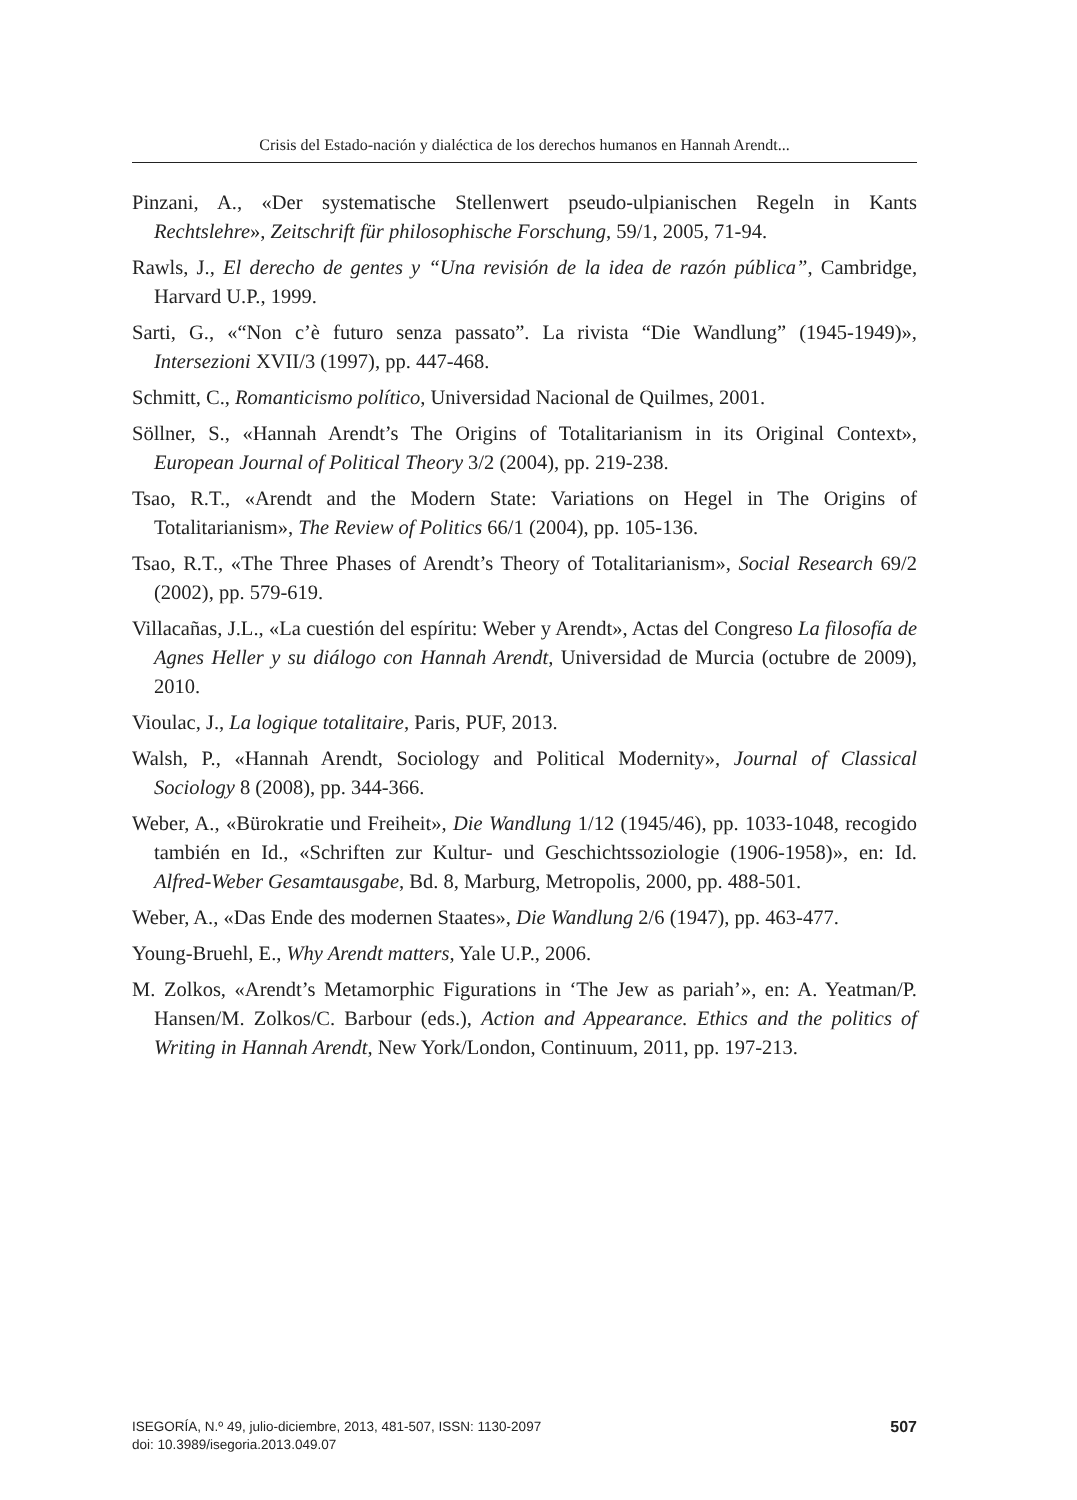Crisis del Estado-nación y dialéctica de los derechos humanos en Hannah Arendt...
Pinzani, A., «Der systematische Stellenwert pseudo-ulpianischen Regeln in Kants Rechtslehre», Zeitschrift für philosophische Forschung, 59/1, 2005, 71-94.
Rawls, J., El derecho de gentes y “Una revisión de la idea de razón pública”, Cambridge, Harvard U.P., 1999.
Sarti, G., «“Non c’è futuro senza passato”. La rivista “Die Wandlung” (1945-1949)», Intersezioni XVII/3 (1997), pp. 447-468.
Schmitt, C., Romanticismo político, Universidad Nacional de Quilmes, 2001.
Söllner, S., «Hannah Arendt’s The Origins of Totalitarianism in its Original Context», European Journal of Political Theory 3/2 (2004), pp. 219-238.
Tsao, R.T., «Arendt and the Modern State: Variations on Hegel in The Origins of Totalitarianism», The Review of Politics 66/1 (2004), pp. 105-136.
Tsao, R.T., «The Three Phases of Arendt’s Theory of Totalitarianism», Social Research 69/2 (2002), pp. 579-619.
Villacañas, J.L., «La cuestión del espíritu: Weber y Arendt», Actas del Congreso La filosofía de Agnes Heller y su diálogo con Hannah Arendt, Universidad de Murcia (octubre de 2009), 2010.
Vioulac, J., La logique totalitaire, Paris, PUF, 2013.
Walsh, P., «Hannah Arendt, Sociology and Political Modernity», Journal of Classical Sociology 8 (2008), pp. 344-366.
Weber, A., «Bürokratie und Freiheit», Die Wandlung 1/12 (1945/46), pp. 1033-1048, recogido también en Id., «Schriften zur Kultur- und Geschichtssoziologie (1906-1958)», en: Id. Alfred-Weber Gesamtausgabe, Bd. 8, Marburg, Metropolis, 2000, pp. 488-501.
Weber, A., «Das Ende des modernen Staates», Die Wandlung 2/6 (1947), pp. 463-477.
Young-Bruehl, E., Why Arendt matters, Yale U.P., 2006.
M. Zolkos, «Arendt’s Metamorphic Figurations in ‘The Jew as pariah’», en: A. Yeatman/P. Hansen/M. Zolkos/C. Barbour (eds.), Action and Appearance. Ethics and the politics of Writing in Hannah Arendt, New York/London, Continuum, 2011, pp. 197-213.
ISEGORÍA, N.º 49, julio-diciembre, 2013, 481-507, ISSN: 1130-2097
doi: 10.3989/isegoria.2013.049.07
507